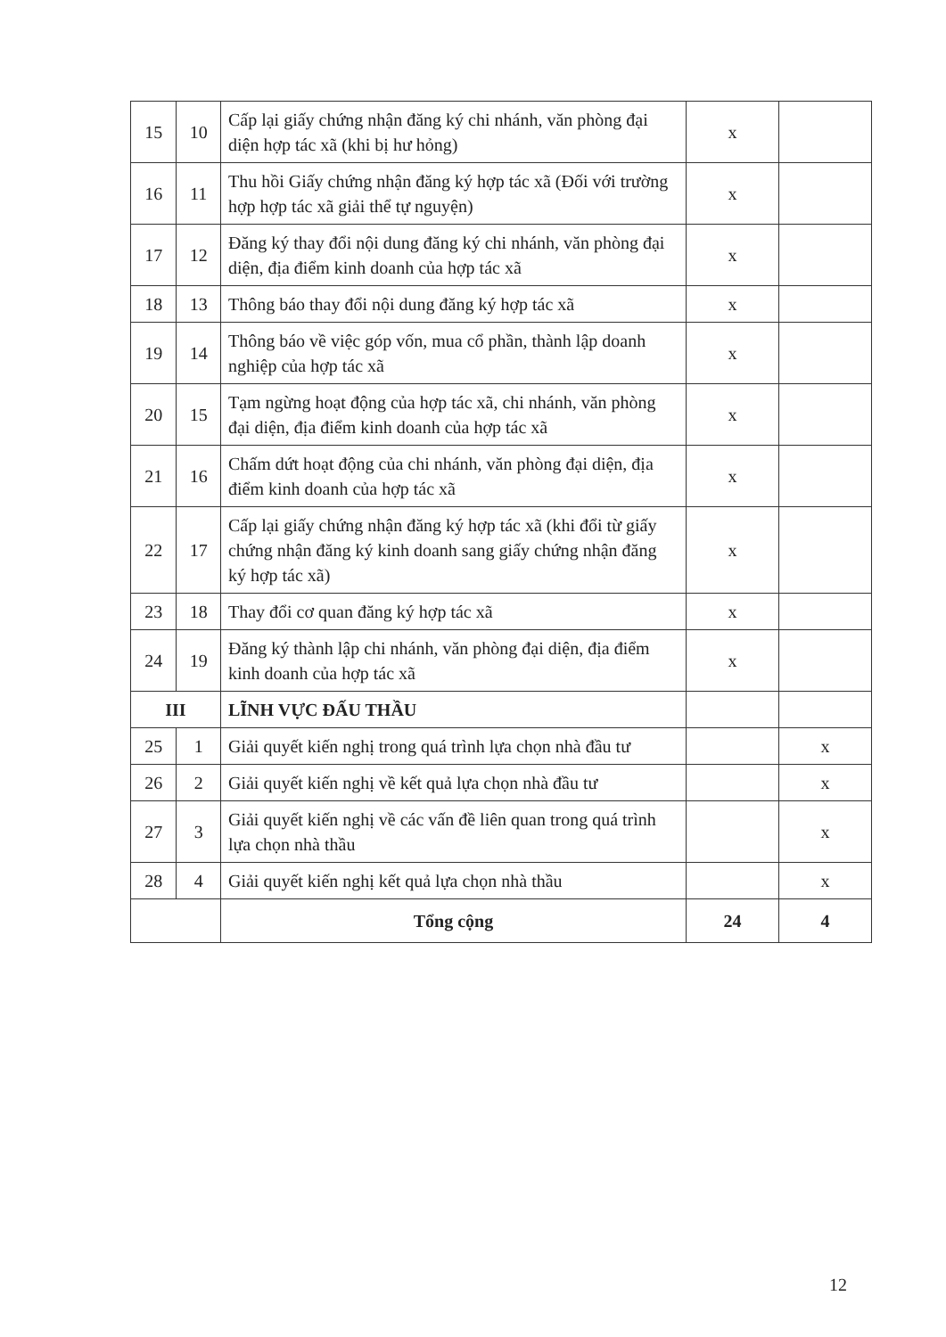| 15 | 10 | Cấp lại giấy chứng nhận đăng ký chi nhánh, văn phòng đại diện hợp tác xã (khi bị hư hỏng) | x | |
| 16 | 11 | Thu hồi Giấy chứng nhận đăng ký hợp tác xã (Đối với trường hợp hợp tác xã giải thể tự nguyện) | x | |
| 17 | 12 | Đăng ký thay đổi nội dung đăng ký chi nhánh, văn phòng đại diện, địa điểm kinh doanh của hợp tác xã | x | |
| 18 | 13 | Thông báo thay đổi nội dung đăng ký hợp tác xã | x | |
| 19 | 14 | Thông báo về việc góp vốn, mua cổ phần, thành lập doanh nghiệp của hợp tác xã | x | |
| 20 | 15 | Tạm ngừng hoạt động của hợp tác xã, chi nhánh, văn phòng đại diện, địa điểm kinh doanh của hợp tác xã | x | |
| 21 | 16 | Chấm dứt hoạt động của chi nhánh, văn phòng đại diện, địa điểm kinh doanh của hợp tác xã | x | |
| 22 | 17 | Cấp lại giấy chứng nhận đăng ký hợp tác xã (khi đổi từ giấy chứng nhận đăng ký kinh doanh sang giấy chứng nhận đăng ký hợp tác xã) | x | |
| 23 | 18 | Thay đổi cơ quan đăng ký hợp tác xã | x | |
| 24 | 19 | Đăng ký thành lập chi nhánh, văn phòng đại diện, địa điểm kinh doanh của hợp tác xã | x | |
| III | | LĨNH VỰC ĐẤU THẦU | | |
| 25 | 1 | Giải quyết kiến nghị trong quá trình lựa chọn nhà đầu tư | | x |
| 26 | 2 | Giải quyết kiến nghị về kết quả lựa chọn nhà đầu tư | | x |
| 27 | 3 | Giải quyết kiến nghị về các vấn đề liên quan trong quá trình lựa chọn nhà thầu | | x |
| 28 | 4 | Giải quyết kiến nghị kết quả lựa chọn nhà thầu | | x |
| | | Tổng cộng | 24 | 4 |
12